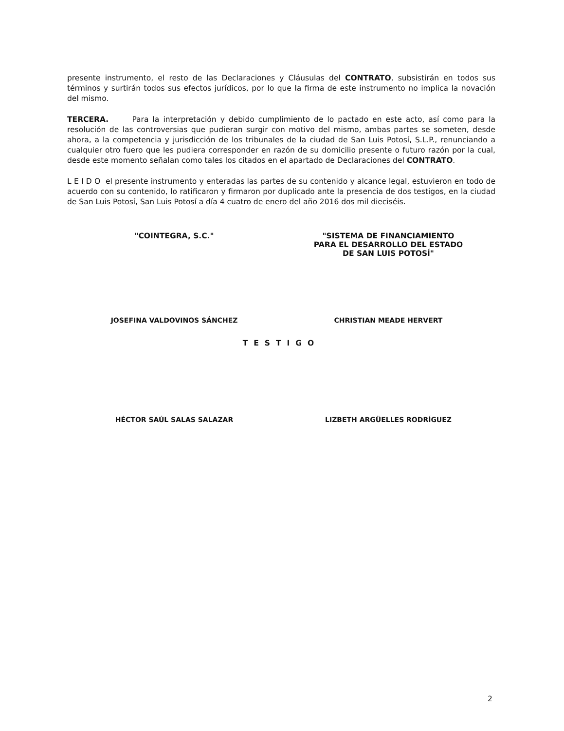presente instrumento, el resto de las Declaraciones y Cláusulas del CONTRATO, subsistirán en todos sus términos y surtirán todos sus efectos jurídicos, por lo que la firma de este instrumento no implica la novación del mismo.
TERCERA. Para la interpretación y debido cumplimiento de lo pactado en este acto, así como para la resolución de las controversias que pudieran surgir con motivo del mismo, ambas partes se someten, desde ahora, a la competencia y jurisdicción de los tribunales de la ciudad de San Luis Potosí, S.L.P., renunciando a cualquier otro fuero que les pudiera corresponder en razón de su domicilio presente o futuro razón por la cual, desde este momento señalan como tales los citados en el apartado de Declaraciones del CONTRATO.
L E I D O el presente instrumento y enteradas las partes de su contenido y alcance legal, estuvieron en todo de acuerdo con su contenido, lo ratificaron y firmaron por duplicado ante la presencia de dos testigos, en la ciudad de San Luis Potosí, San Luis Potosí a día 4 cuatro de enero del año 2016 dos mil dieciséis.
"COINTEGRA, S.C." "SISTEMA DE FINANCIAMIENTO
PARA EL DESARROLLO DEL ESTADO
DE SAN LUIS POTOSÍ"
JOSEFINA VALDOVINOS SÁNCHEZ CHRISTIAN MEADE HERVERT
TESTIGO
HÉCTOR SAÚL SALAS SALAZAR LIZBETH ARGÜELLES RODRÍGUEZ
2